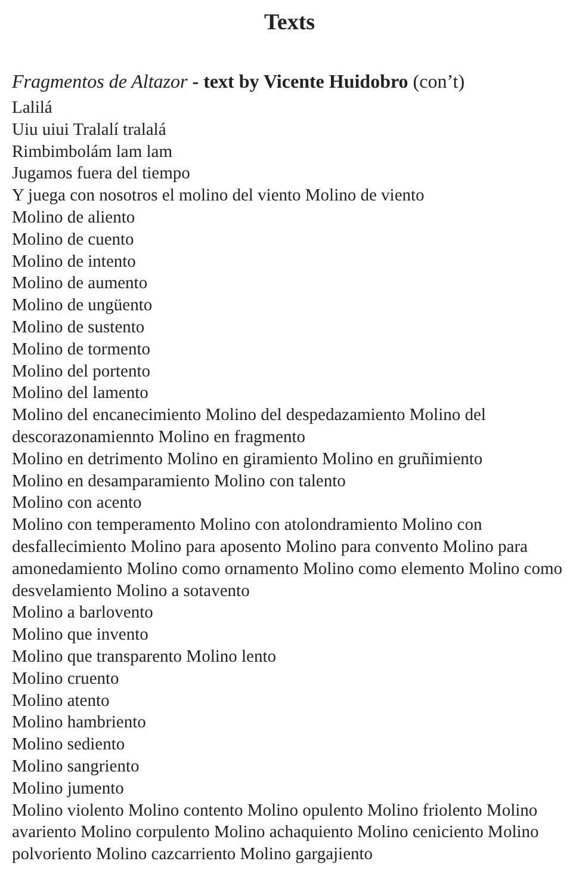Texts
Fragmentos de Altazor - text by Vicente Huidobro (con’t)
Lalilá
Uiu uiui Tralalí tralalá
Rimbimbolám lam lam
Jugamos fuera del tiempo
Y juega con nosotros el molino del viento Molino de viento
Molino de aliento
Molino de cuento
Molino de intento
Molino de aumento
Molino de ungüento
Molino de sustento
Molino de tormento
Molino del portento
Molino del lamento
Molino del encanecimiento Molino del despedazamiento Molino del descorazonamiennto Molino en fragmento
Molino en detrimento Molino en giramiento Molino en gruñimiento
Molino en desamparamiento Molino con talento
Molino con acento
Molino con temperamento Molino con atolondramiento Molino con desfallecimiento Molino para aposento Molino para convento Molino para amonedamiento Molino como ornamento Molino como elemento Molino como desvelamiento Molino a sotavento
Molino a barlovento
Molino que invento
Molino que transparento Molino lento
Molino cruento
Molino atento
Molino hambriento
Molino sediento
Molino sangriento
Molino jumento
Molino violento Molino contento Molino opulento Molino friolento Molino avariento Molino corpulento Molino achaquiento Molino ceniciento Molino polvoriento Molino cazcarriento Molino gargajiento